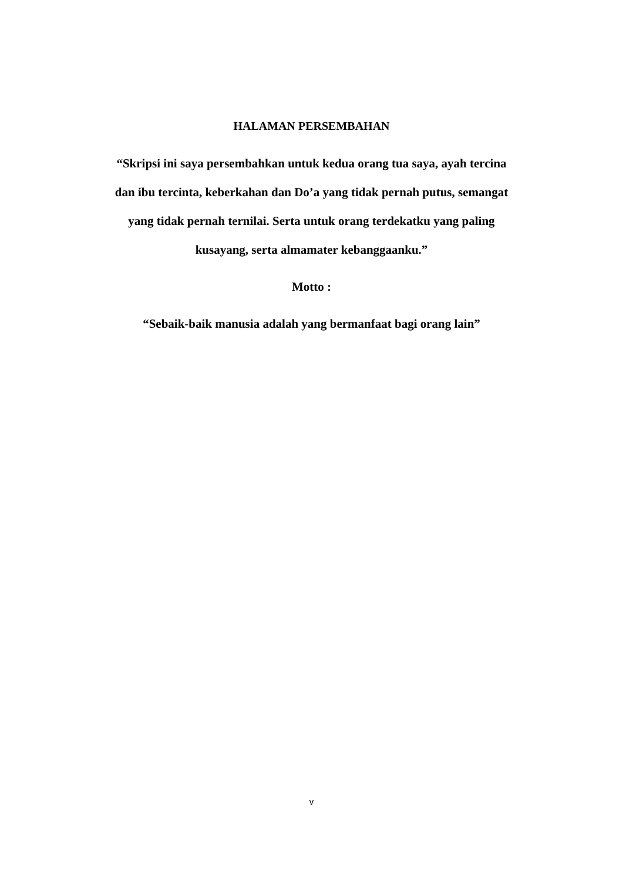HALAMAN PERSEMBAHAN
“Skripsi ini saya persembahkan untuk kedua orang tua saya, ayah tercina dan ibu tercinta, keberkahan dan Do’a yang tidak pernah putus, semangat yang tidak pernah ternilai. Serta untuk orang terdekatku yang paling kusayang, serta almamater kebanggaanku.”
Motto :
“Sebaik-baik manusia adalah yang bermanfaat bagi orang lain”
v